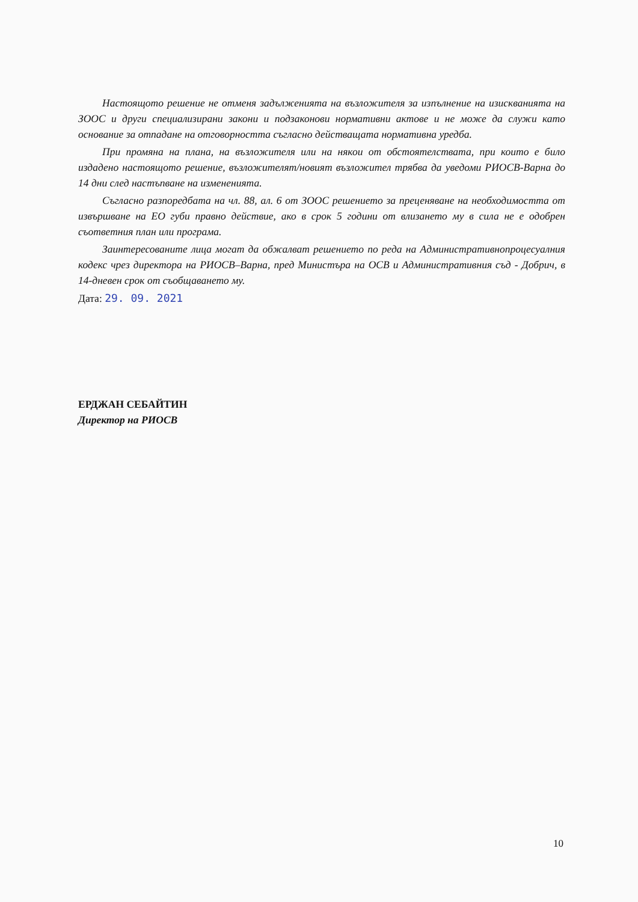Настоящото решение не отменя задълженията на възложителя за изпълнение на изискванията на ЗООС и други специализирани закони и подзаконови нормативни актове и не може да служи като основание за отпадане на отговорността съгласно действащата нормативна уредба.
При промяна на плана, на възложителя или на някои от обстоятелствата, при които е било издадено настоящото решение, възложителят/новият възложител трябва да уведоми РИОСВ-Варна до 14 дни след настъпване на измененията.
Съгласно разпоредбата на чл. 88, ал. 6 от ЗООС решението за преценяване на необходимостта от извършване на ЕО губи правно действие, ако в срок 5 години от влизането му в сила не е одобрен съответния план или програма.
Заинтересованите лица могат да обжалват решението по реда на Административнопроцесуалния кодекс чрез директора на РИОСВ–Варна, пред Министъра на ОСВ и Административния съд - Добрич, в 14-дневен срок от съобщаването му.
Дата: 29. 09. 2021
ЕРДЖАН СЕБАЙТИН
Директор на РИОСВ
10